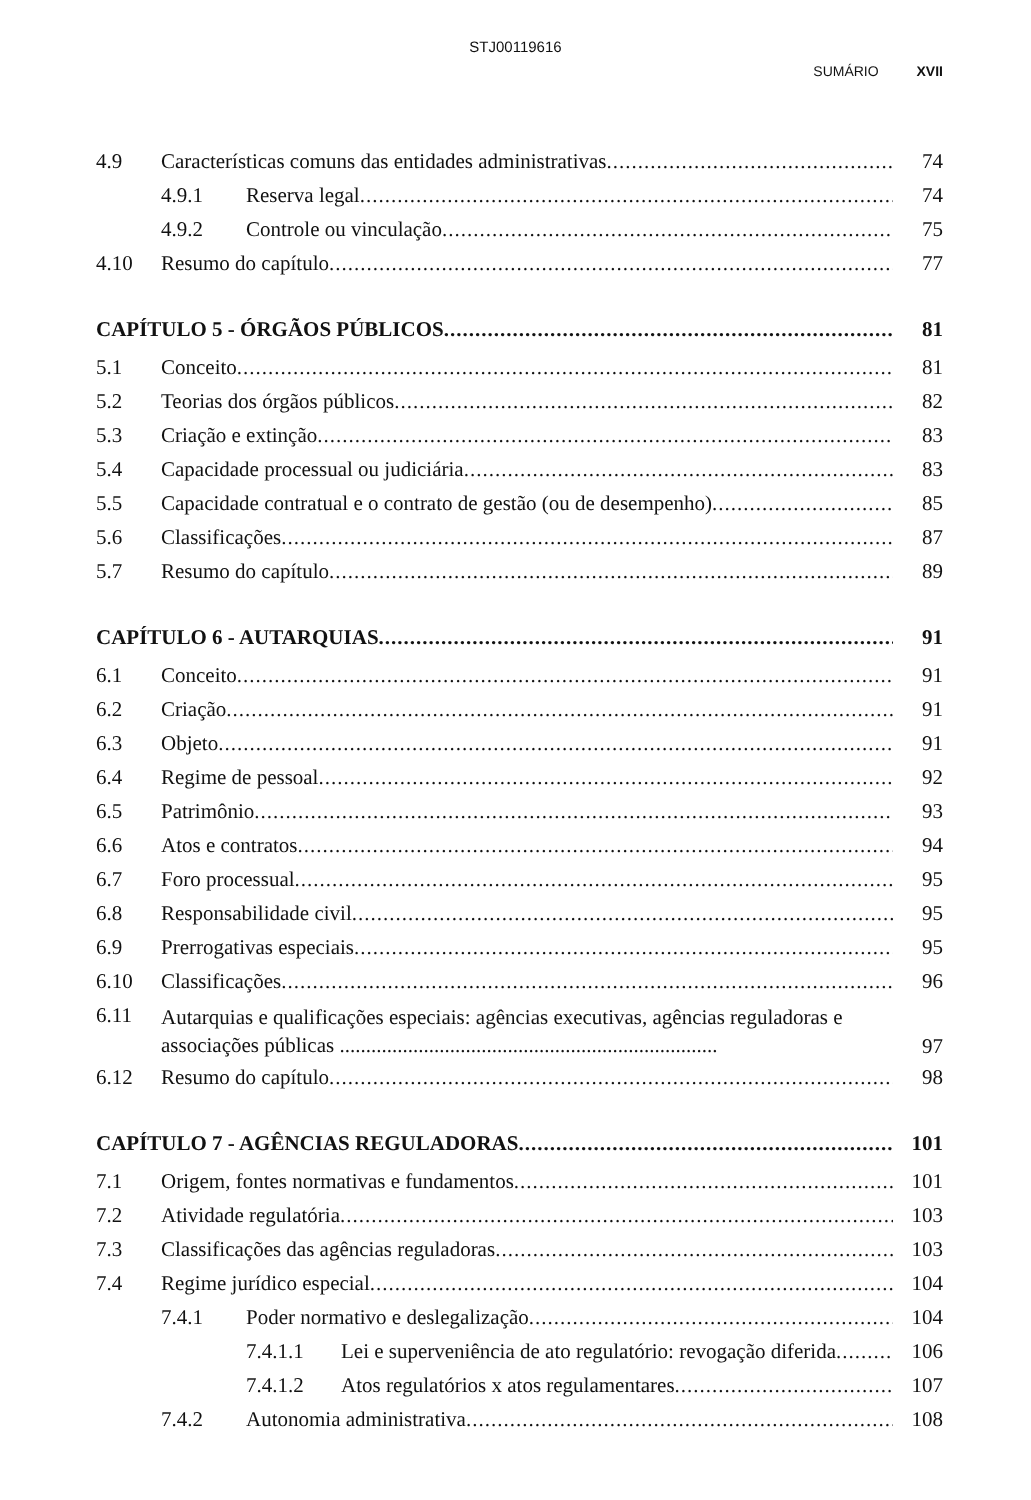STJ00119616
SUMÁRIO XVII
4.9 Características comuns das entidades administrativas 74
4.9.1 Reserva legal 74
4.9.2 Controle ou vinculação 75
4.10 Resumo do capítulo 77
CAPÍTULO 5 - ÓRGÃOS PÚBLICOS 81
5.1 Conceito 81
5.2 Teorias dos órgãos públicos 82
5.3 Criação e extinção 83
5.4 Capacidade processual ou judiciária 83
5.5 Capacidade contratual e o contrato de gestão (ou de desempenho) 85
5.6 Classificações 87
5.7 Resumo do capítulo 89
CAPÍTULO 6 - AUTARQUIAS 91
6.1 Conceito 91
6.2 Criação 91
6.3 Objeto 91
6.4 Regime de pessoal 92
6.5 Patrimônio 93
6.6 Atos e contratos 94
6.7 Foro processual 95
6.8 Responsabilidade civil 95
6.9 Prerrogativas especiais 95
6.10 Classificações 96
6.11 Autarquias e qualificações especiais: agências executivas, agências reguladoras e associações públicas ........................................................................ 97
6.12 Resumo do capítulo 98
CAPÍTULO 7 - AGÊNCIAS REGULADORAS 101
7.1 Origem, fontes normativas e fundamentos 101
7.2 Atividade regulatória 103
7.3 Classificações das agências reguladoras 103
7.4 Regime jurídico especial 104
7.4.1 Poder normativo e deslegalização 104
7.4.1.1 Lei e superveniência de ato regulatório: revogação diferida 106
7.4.1.2 Atos regulatórios x atos regulamentares 107
7.4.2 Autonomia administrativa 108